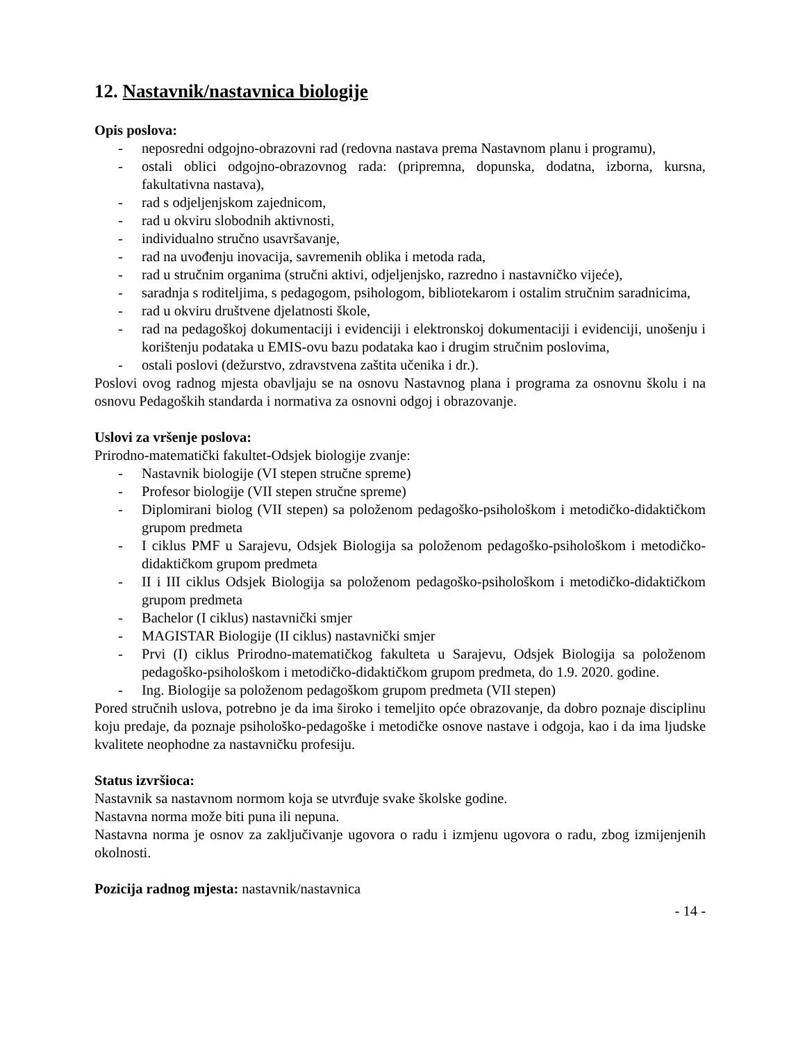12. Nastavnik/nastavnica biologije
Opis poslova:
- neposredni odgojno-obrazovni rad (redovna nastava prema Nastavnom planu i programu),
- ostali oblici odgojno-obrazovnog rada: (pripremna, dopunska, dodatna, izborna, kursna, fakultativna nastava),
- rad s odjeljenjskom zajednicom,
- rad u okviru slobodnih aktivnosti,
- individualno stručno usavršavanje,
- rad na uvođenju inovacija, savremenih oblika i metoda rada,
- rad u stručnim organima (stručni aktivi, odjeljenjsko, razredno i nastavničko vijeće),
- saradnja s roditeljima, s pedagogom, psihologom, bibliotekarom i ostalim stručnim saradnicima,
- rad u okviru društvene djelatnosti škole,
- rad na pedagoškoj dokumentaciji i evidenciji i elektronskoj dokumentaciji i evidenciji, unošenju i korištenju podataka u EMIS-ovu bazu podataka kao i drugim stručnim poslovima,
- ostali poslovi (dežurstvo, zdravstvena zaštita učenika i dr.).
Poslovi ovog radnog mjesta obavljaju se na osnovu Nastavnog plana i programa za osnovnu školu i na osnovu Pedagoških standarda i normativa za osnovni odgoj i obrazovanje.
Uslovi za vršenje poslova:
Prirodno-matematički fakultet-Odsjek biologije zvanje:
- Nastavnik biologije (VI stepen stručne spreme)
- Profesor biologije (VII stepen stručne spreme)
- Diplomirani biolog (VII stepen) sa položenom pedagoško-psihološkom i metodičko-didaktičkom grupom predmeta
- I ciklus PMF u Sarajevu, Odsjek Biologija sa položenom pedagoško-psihološkom i metodičko- didaktičkom grupom predmeta
- II i III ciklus Odsjek Biologija sa položenom pedagoško-psihološkom i metodičko-didaktičkom grupom predmeta
- Bachelor (I ciklus) nastavnički smjer
- MAGISTAR Biologije (II ciklus) nastavnički smjer
- Prvi (I) ciklus Prirodno-matematičkog fakulteta u Sarajevu, Odsjek Biologija sa položenom pedagoško-psihološkom i metodičko-didaktičkom grupom predmeta, do 1.9. 2020. godine.
- Ing. Biologije sa položenom pedagoškom grupom predmeta (VII stepen)
Pored stručnih uslova, potrebno je da ima široko i temeljito opće obrazovanje, da dobro poznaje disciplinu koju predaje, da poznaje psihološko-pedagoške i metodičke osnove nastave i odgoja, kao i da ima ljudske kvalitete neophodne za nastavničku profesiju.
Status izvršioca:
Nastavnik sa nastavnom normom koja se utvrđuje svake školske godine.
Nastavna norma može biti puna ili nepuna.
Nastavna norma je osnov za zaključivanje ugovora o radu i izmjenu ugovora o radu, zbog izmijenjenih okolnosti.
Pozicija radnog mjesta: nastavnik/nastavnica
- 14 -